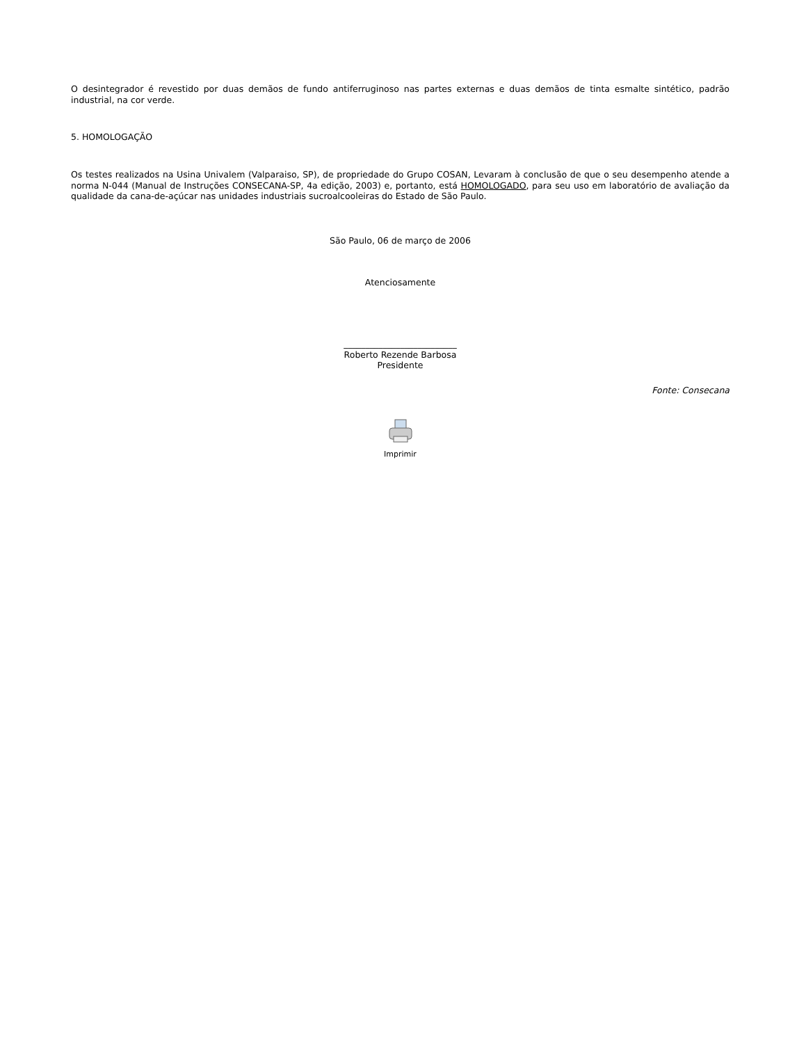O desintegrador é revestido por duas demãos de fundo antiferruginoso nas partes externas e duas demãos de tinta esmalte sintético, padrão industrial, na cor verde.
5. HOMOLOGAÇÃO
Os testes realizados na Usina Univalem (Valparaiso, SP), de propriedade do Grupo COSAN, Levaram à conclusão de que o seu desempenho atende a norma N-044 (Manual de Instruções CONSECANA-SP, 4a edição, 2003) e, portanto, está HOMOLOGADO, para seu uso em laboratório de avaliação da qualidade da cana-de-açúcar nas unidades industriais sucroalcooleiras do Estado de São Paulo.
São Paulo, 06 de março de 2006
Atenciosamente
__________________________
Roberto Rezende Barbosa
Presidente
Fonte: Consecana
Imprimir